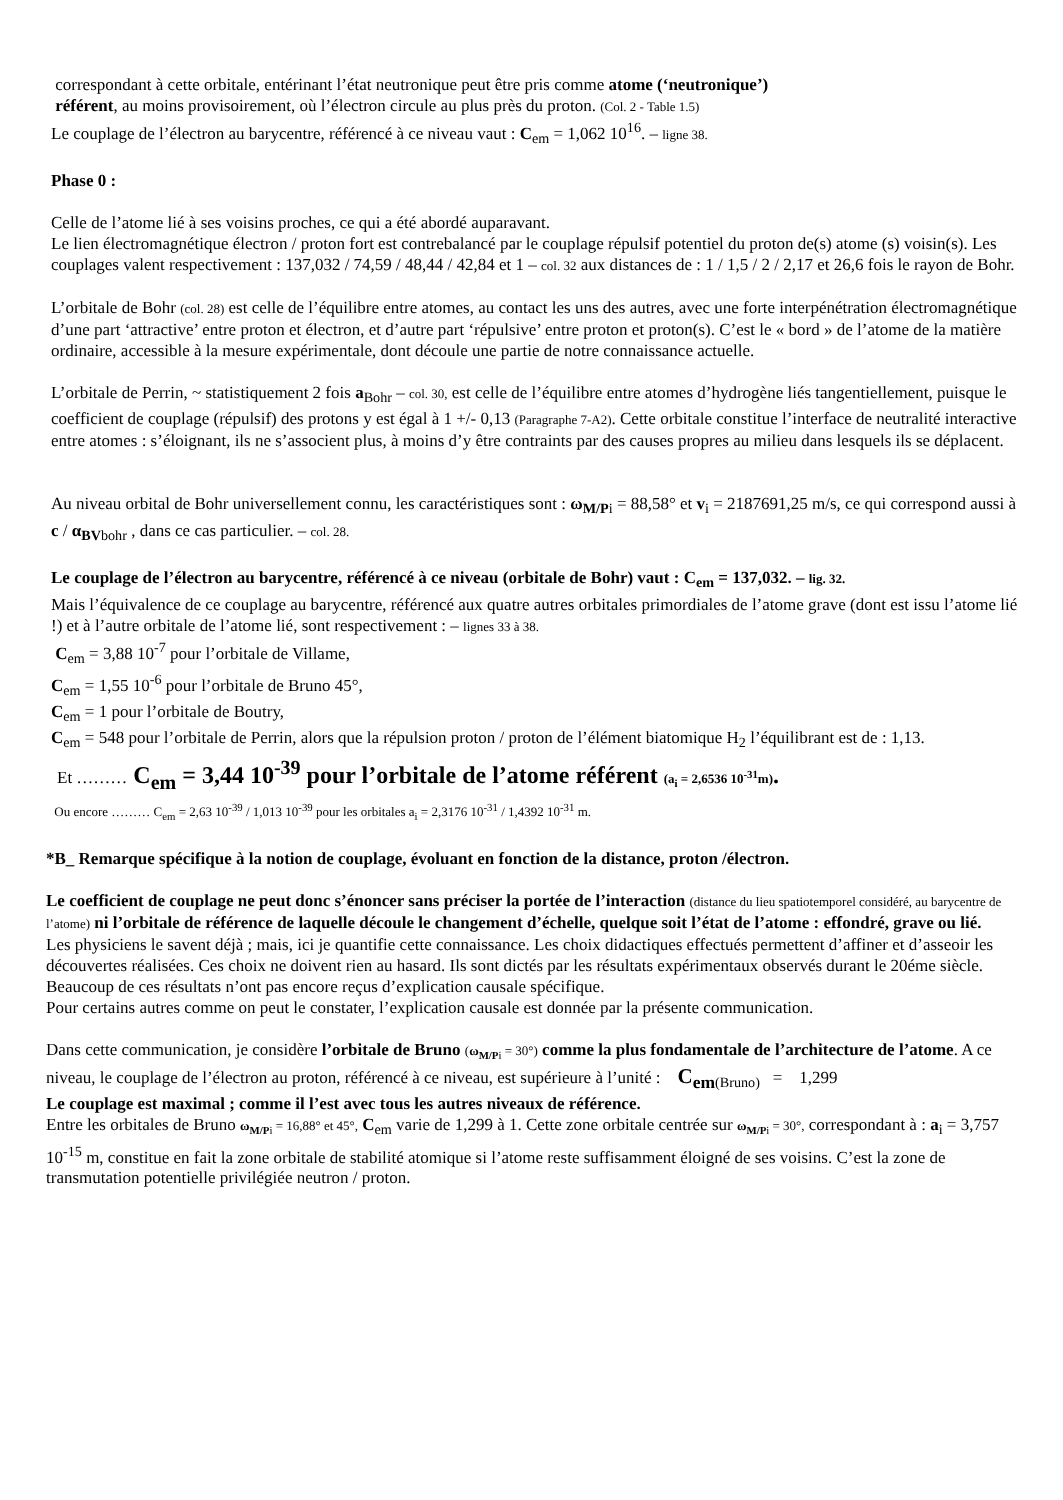correspondant à cette orbitale, entérinant l’état neutronique peut être pris comme atome (‘neutronique’)
référent, au moins provisoirement, où l’électron circule au plus près du proton. (Col. 2 - Table 1.5)
Le couplage de l’électron au barycentre, référencé à ce niveau vaut : C<sub>em</sub> = 1,062 10<sup>16</sup>. – ligne 38.
Phase 0 :
Celle de l’atome lié à ses voisins proches, ce qui a été abordé auparavant.
Le lien électromagnétique électron / proton fort est contrebalancé par le couplage répulsif potentiel du proton de(s) atome (s) voisin(s). Les couplages valent respectivement : 137,032 / 74,59 / 48,44 / 42,84 et 1 – col. 32 aux distances de : 1 / 1,5 / 2 / 2,17 et 26,6 fois le rayon de Bohr.
L’orbitale de Bohr (col. 28) est celle de l’équilibre entre atomes, au contact les uns des autres, avec une forte interpénétration électromagnétique d’une part ‘attractive’ entre proton et électron, et d’autre part ‘répulsive’ entre proton et proton(s). C’est le « bord » de l’atome de la matière ordinaire, accessible à la mesure expérimentale, dont découle une partie de notre connaissance actuelle.
L’orbitale de Perrin, ~ statistiquement 2 fois a<sub>Bohr</sub> – col. 30, est celle de l’équilibre entre atomes d’hydrogène liés tangentiellement, puisque le coefficient de couplage (répulsif) des protons y est égal à 1 +/- 0,13 (Paragraphe 7-A2). Cette orbitale constitue l’interface de neutralité interactive entre atomes : s’éloignant, ils ne s’associent plus, à moins d’y être contraints par des causes propres au milieu dans lesquels ils se déplacent.
Au niveau orbital de Bohr universellement connu, les caractéristiques sont : ω<sub>M/P</sub><sub>i</sub> = 88,58° et v<sub>i</sub> = 2187691,25 m/s, ce qui correspond aussi à c / α<sub>BV</sub><sub>bohr</sub> , dans ce cas particulier. – col. 28.
Le couplage de l’électron au barycentre, référencé à ce niveau (orbitale de Bohr) vaut : C<sub>em</sub> = 137,032. – lig. 32.
Mais l’équivalence de ce couplage au barycentre, référencé aux quatre autres orbitales primordiales de l’atome grave (dont est issu l’atome lié !) et à l’autre orbitale de l’atome lié, sont respectivement : – lignes 33 à 38.
C<sub>em</sub> = 3,88 10<sup>-7</sup> pour l’orbitale de Villame,
C<sub>em</sub> = 1,55 10<sup>-6</sup> pour l’orbitale de Bruno 45°,
C<sub>em</sub> = 1 pour l’orbitale de Boutry,
C<sub>em</sub> = 548 pour l’orbitale de Perrin, alors que la répulsion proton / proton de l’élément biatomique H<sub>2</sub> l’équilibrant est de : 1,13.
Et ……… C<sub>em</sub> = 3,44 10<sup>-39</sup> pour l’orbitale de l’atome référent (a<sub>i</sub> = 2,6536 10<sup>-31</sup>m).
Ou encore ……… C<sub>em</sub> = 2,63 10<sup>-39</sup> / 1,013 10<sup>-39</sup> pour les orbitales a<sub>i</sub> = 2,3176 10<sup>-31</sup> / 1,4392 10<sup>-31</sup> m.
*B_ Remarque spécifique à la notion de couplage, évoluant en fonction de la distance, proton /électron.
Le coefficient de couplage ne peut donc s’énoncer sans préciser la portée de l’interaction (distance du lieu spatiotemporel considéré, au barycentre de l’atome) ni l’orbitale de référence de laquelle découle le changement d’échelle, quelque soit l’état de l’atome : effondré, grave ou lié.
Les physiciens le savent déjà ; mais, ici je quantifie cette connaissance. Les choix didactiques effectués permettent d’affiner et d’asseoir les découvertes réalisées. Ces choix ne doivent rien au hasard. Ils sont dictés par les résultats expérimentaux observés durant le 20éme siècle.
Beaucoup de ces résultats n’ont pas encore reçus d’explication causale spécifique.
Pour certains autres comme on peut le constater, l’explication causale est donnée par la présente communication.
Dans cette communication, je considère l’orbitale de Bruno (ω<sub>M/P</sub><sub>i</sub> = 30°) comme la plus fondamentale de l’architecture de l’atome. A ce niveau, le couplage de l’électron au proton, référencé à ce niveau, est supérieure à l’unité : C<sub>em</sub><sub>(Bruno)</sub> = 1,299
Le couplage est maximal ; comme il l’est avec tous les autres niveaux de référence.
Entre les orbitales de Bruno ω<sub>M/P</sub><sub>i</sub> = 16,88° et 45°, C<sub>em</sub> varie de 1,299 à 1. Cette zone orbitale centrée sur ω<sub>M/P</sub><sub>i</sub> = 30°, correspondant à : a<sub>i</sub> = 3,757 10<sup>-15</sup> m, constitue en fait la zone orbitale de stabilité atomique si l’atome reste suffisamment éloigné de ses voisins. C’est la zone de transmutation potentielle privilégiée neutron / proton.